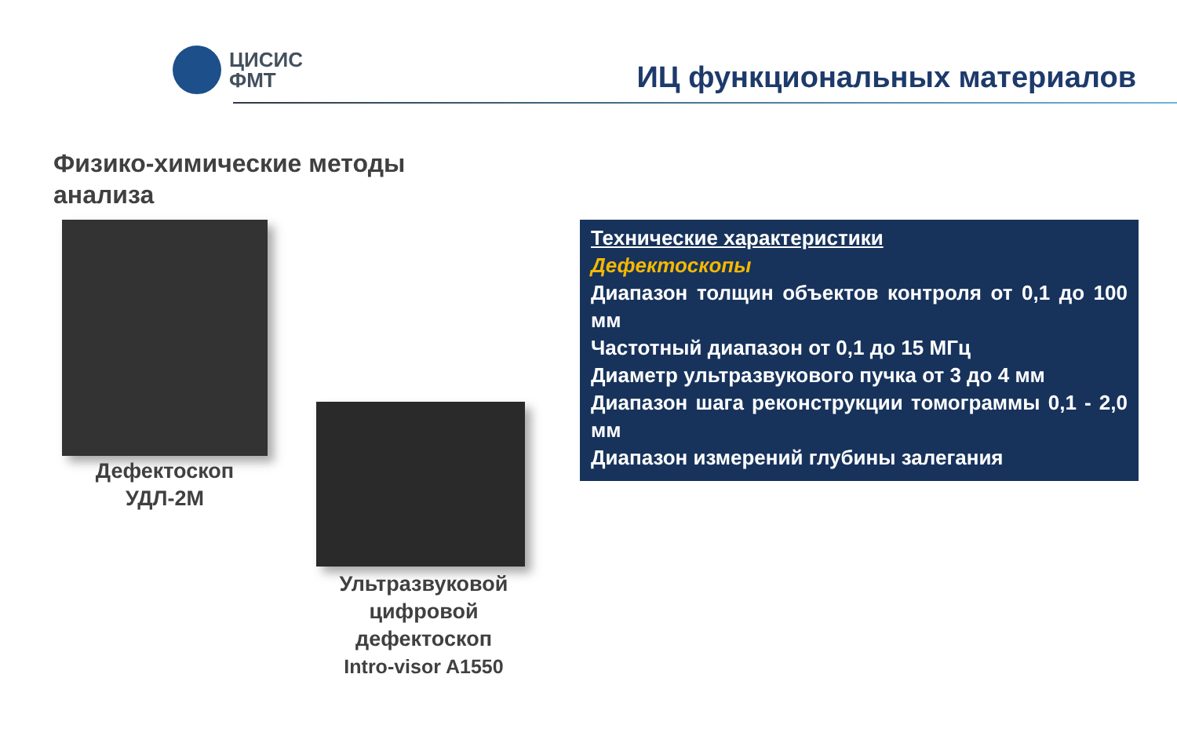ЦИСИС
ФМТ
ИЦ функциональных материалов
Физико-химические методы анализа
Дефектоскоп
УДЛ-2М
Ультразвуковой цифровой дефектоскоп
Intro-visor A1550
Технические характеристики
Дефектоскопы
Диапазон толщин объектов контроля от 0,1 до 100 мм
Частотный диапазон от 0,1 до 15 МГц
Диаметр ультразвукового пучка от 3 до 4 мм
Диапазон шага реконструкции томограммы 0,1 - 2,0 мм
Диапазон измерений глубины залегания